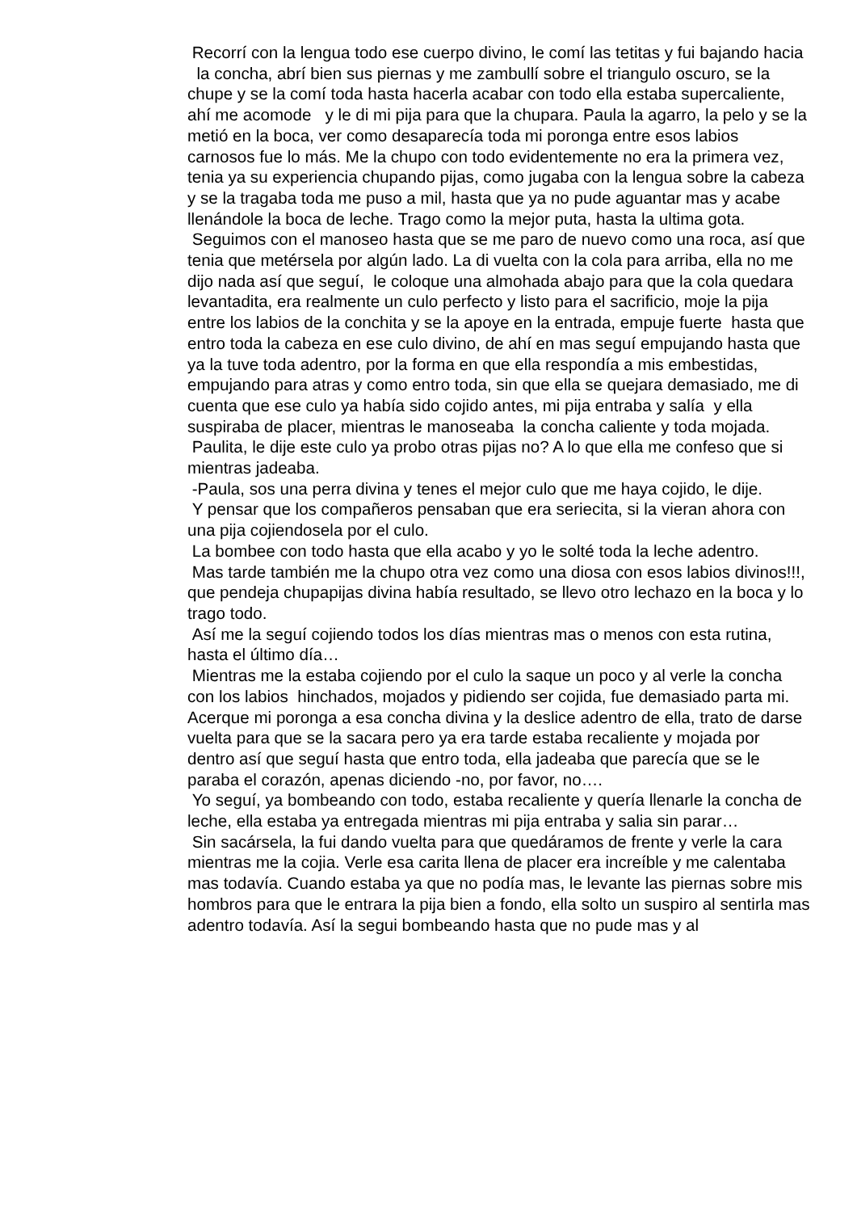Recorrí con la lengua todo ese cuerpo divino, le comí las tetitas y fui bajando hacia la concha, abrí bien sus piernas y me zambullí sobre el triangulo oscuro, se la chupe y se la comí toda hasta hacerla acabar con todo ella estaba supercaliente, ahí me acomode y le di mi pija para que la chupara. Paula la agarro, la pelo y se la metió en la boca, ver como desaparecía toda mi poronga entre esos labios carnosos fue lo más. Me la chupo con todo evidentemente no era la primera vez, tenia ya su experiencia chupando pijas, como jugaba con la lengua sobre la cabeza y se la tragaba toda me puso a mil, hasta que ya no pude aguantar mas y acabe llenándole la boca de leche. Trago como la mejor puta, hasta la ultima gota.
Seguimos con el manoseo hasta que se me paro de nuevo como una roca, así que tenia que metérsela por algún lado. La di vuelta con la cola para arriba, ella no me dijo nada así que seguí, le coloque una almohada abajo para que la cola quedara levantadita, era realmente un culo perfecto y listo para el sacrificio, moje la pija entre los labios de la conchita y se la apoye en la entrada, empuje fuerte hasta que entro toda la cabeza en ese culo divino, de ahí en mas seguí empujando hasta que ya la tuve toda adentro, por la forma en que ella respondía a mis embestidas, empujando para atras y como entro toda, sin que ella se quejara demasiado, me di cuenta que ese culo ya había sido cojido antes, mi pija entraba y salía y ella suspiraba de placer, mientras le manoseaba la concha caliente y toda mojada.
Paulita, le dije este culo ya probo otras pijas no? A lo que ella me confeso que si mientras jadeaba.
-Paula, sos una perra divina y tenes el mejor culo que me haya cojido, le dije.
Y pensar que los compañeros pensaban que era seriecita, si la vieran ahora con una pija cojiendosela por el culo.
La bombee con todo hasta que ella acabo y yo le solté toda la leche adentro.
Mas tarde también me la chupo otra vez como una diosa con esos labios divinos!!!, que pendeja chupapijas divina había resultado, se llevo otro lechazo en la boca y lo trago todo.
Así me la seguí cojiendo todos los días mientras mas o menos con esta rutina, hasta el último día…
Mientras me la estaba cojiendo por el culo la saque un poco y al verle la concha con los labios hinchados, mojados y pidiendo ser cojida, fue demasiado parta mi. Acerque mi poronga a esa concha divina y la deslice adentro de ella, trato de darse vuelta para que se la sacara pero ya era tarde estaba recaliente y mojada por dentro así que seguí hasta que entro toda, ella jadeaba que parecía que se le paraba el corazón, apenas diciendo -no, por favor, no….
Yo seguí, ya bombeando con todo, estaba recaliente y quería llenarle la concha de leche, ella estaba ya entregada mientras mi pija entraba y salia sin parar…
Sin sacársela, la fui dando vuelta para que quedáramos de frente y verle la cara mientras me la cojia. Verle esa carita llena de placer era increíble y me calentaba mas todavía. Cuando estaba ya que no podía mas, le levante las piernas sobre mis hombros para que le entrara la pija bien a fondo, ella solto un suspiro al sentirla mas adentro todavía. Así la segui bombeando hasta que no pude mas y al